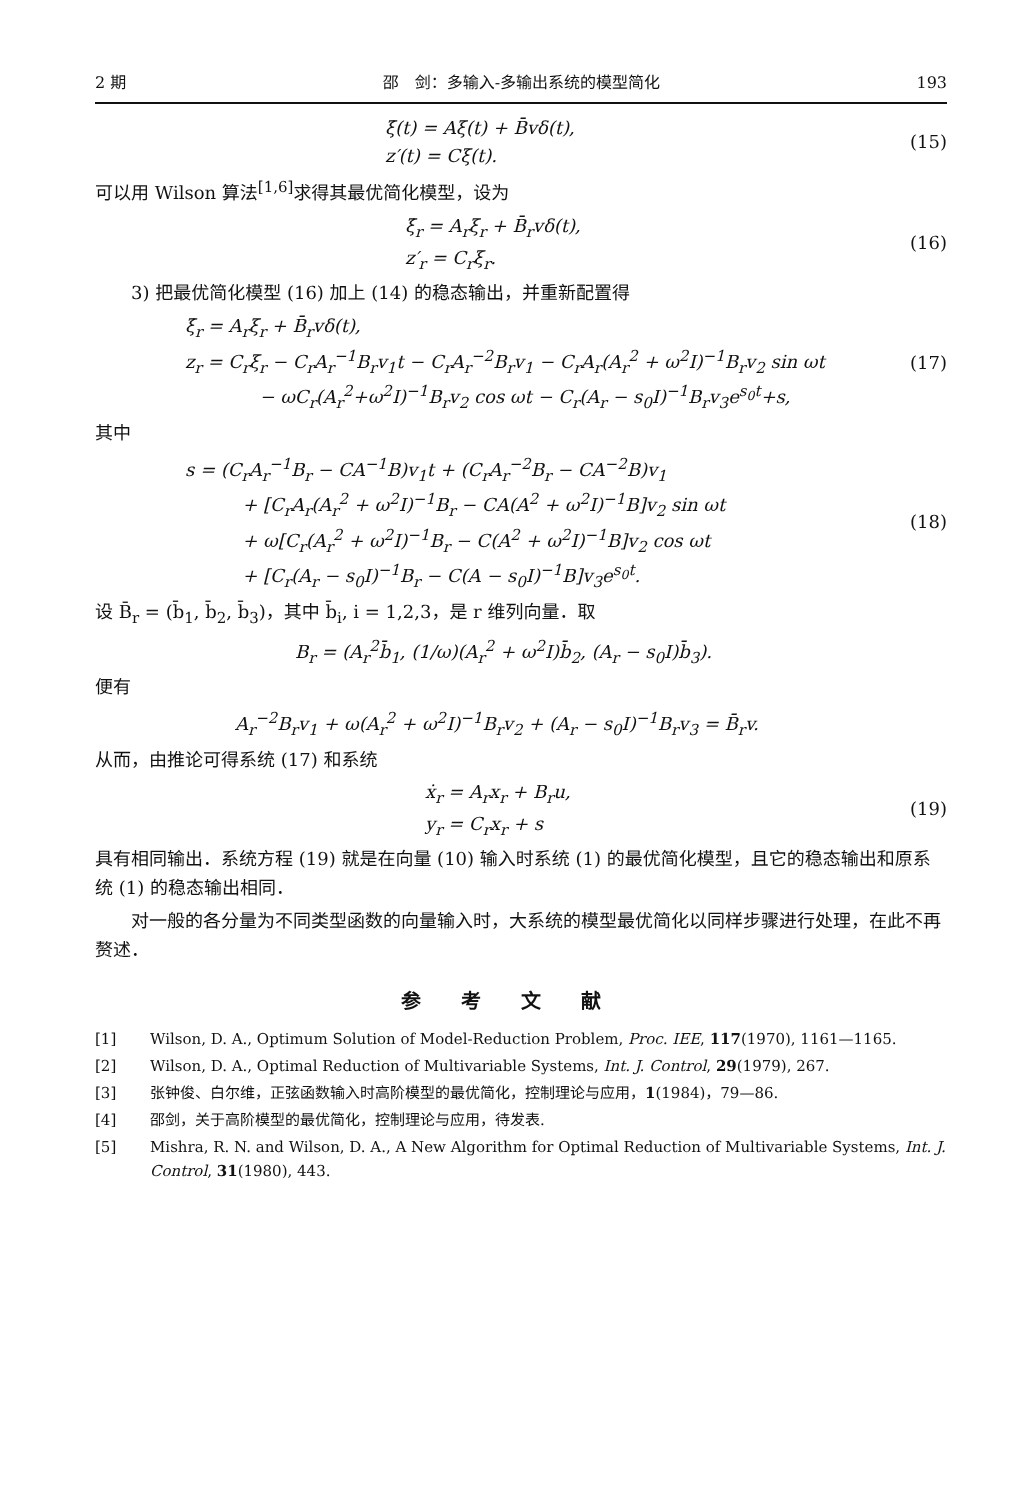2 期 邵　剑：多输入-多输出系统的模型简化 193
ξ̇(t) = Aξ(t) + B̄vδ(t),
z′(t) = Cξ(t).
(15)
可以用 Wilson 算法<sup>[1,6]</sup>求得其最优简化模型，设为
ξ̇<sub>r</sub> = A<sub>r</sub>ξ<sub>r</sub> + B̄<sub>r</sub>vδ(t),
z′<sub>r</sub> = C<sub>r</sub>ξ<sub>r</sub>.
(16)
3) 把最优简化模型 (16) 加上 (14) 的稳态输出，并重新配置得
ξ̇<sub>r</sub> = A<sub>r</sub>ξ<sub>r</sub> + B̄<sub>r</sub>vδ(t),
z<sub>r</sub> = C<sub>r</sub>ξ<sub>r</sub> − C<sub>r</sub>A<sub>r</sub><sup>−1</sup>B<sub>r</sub>v<sub>1</sub>t − C<sub>r</sub>A<sub>r</sub><sup>−2</sup>B<sub>r</sub>v<sub>1</sub> − C<sub>r</sub>A<sub>r</sub>(A<sub>r</sub><sup>2</sup> + ω<sup>2</sup>I)<sup>−1</sup>B<sub>r</sub>v<sub>2</sub> sin ωt
− ωC<sub>r</sub>(A<sub>r</sub><sup>2</sup>+ω<sup>2</sup>I)<sup>−1</sup>B<sub>r</sub>v<sub>2</sub> cos ωt − C<sub>r</sub>(A<sub>r</sub> − s<sub>0</sub>I)<sup>−1</sup>B<sub>r</sub>v<sub>3</sub>e<sup>s<sub>0</sub>t</sup>+s,
(17)
其中
s = (C<sub>r</sub>A<sub>r</sub><sup>−1</sup>B<sub>r</sub> − CA<sup>−1</sup>B)v<sub>1</sub>t + (C<sub>r</sub>A<sub>r</sub><sup>−2</sup>B<sub>r</sub> − CA<sup>−2</sup>B)v<sub>1</sub>
+ [C<sub>r</sub>A<sub>r</sub>(A<sub>r</sub><sup>2</sup> + ω<sup>2</sup>I)<sup>−1</sup>B<sub>r</sub> − CA(A<sup>2</sup> + ω<sup>2</sup>I)<sup>−1</sup>B]v<sub>2</sub> sin ωt
+ ω[C<sub>r</sub>(A<sub>r</sub><sup>2</sup> + ω<sup>2</sup>I)<sup>−1</sup>B<sub>r</sub> − C(A<sup>2</sup> + ω<sup>2</sup>I)<sup>−1</sup>B]v<sub>2</sub> cos ωt
+ [C<sub>r</sub>(A<sub>r</sub> − s<sub>0</sub>I)<sup>−1</sup>B<sub>r</sub> − C(A − s<sub>0</sub>I)<sup>−1</sup>B]v<sub>3</sub>e<sup>s<sub>0</sub>t</sup>.
(18)
设 B̄<sub>r</sub> = (b̄<sub>1</sub>, b̄<sub>2</sub>, b̄<sub>3</sub>)，其中 b̄<sub>i</sub>, i = 1,2,3，是 r 维列向量．取
B<sub>r</sub> = (A<sub>r</sub><sup>2</sup>b̄<sub>1</sub>, (1/ω)(A<sub>r</sub><sup>2</sup> + ω<sup>2</sup>I)b̄<sub>2</sub>, (A<sub>r</sub> − s<sub>0</sub>I)b̄<sub>3</sub>).
便有
A<sub>r</sub><sup>−2</sup>B<sub>r</sub>v<sub>1</sub> + ω(A<sub>r</sub><sup>2</sup> + ω<sup>2</sup>I)<sup>−1</sup>B<sub>r</sub>v<sub>2</sub> + (A<sub>r</sub> − s<sub>0</sub>I)<sup>−1</sup>B<sub>r</sub>v<sub>3</sub> = B̄<sub>r</sub>v.
从而，由推论可得系统 (17) 和系统
ẋ<sub>r</sub> = A<sub>r</sub>x<sub>r</sub> + B<sub>r</sub>u,
y<sub>r</sub> = C<sub>r</sub>x<sub>r</sub> + s
(19)
具有相同输出．系统方程 (19) 就是在向量 (10) 输入时系统 (1) 的最优简化模型，且它的稳态输出和原系统 (1) 的稳态输出相同．
对一般的各分量为不同类型函数的向量输入时，大系统的模型最优简化以同样步骤进行处理，在此不再赘述．
参考文献
[1] Wilson, D. A., Optimum Solution of Model-Reduction Problem, Proc. IEE, 117(1970), 1161—1165.
[2] Wilson, D. A., Optimal Reduction of Multivariable Systems, Int. J. Control, 29(1979), 267.
[3] 张钟俊、白尔维，正弦函数输入时高阶模型的最优简化，控制理论与应用，1(1984)，79—86.
[4] 邵剑，关于高阶模型的最优简化，控制理论与应用，待发表.
[5] Mishra, R. N. and Wilson, D. A., A New Algorithm for Optimal Reduction of Multivariable Systems, Int. J. Control, 31(1980), 443.